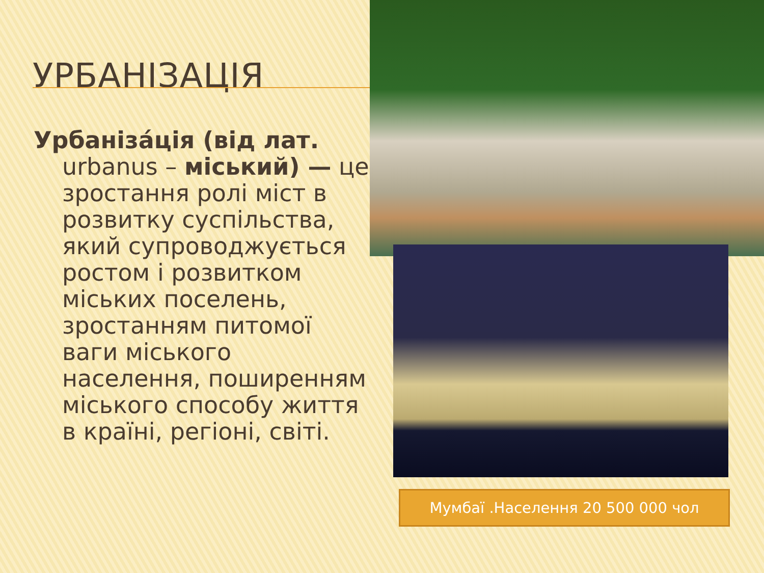УРБАНІЗАЦІЯ
Урбаніза́ція (від лат. urbanus – міський) — це зростання ролі міст в розвитку суспільства, який супроводжується ростом і розвитком міських поселень, зростанням питомої ваги міського населення, поширенням міського способу життя в країні, регіоні, світі.
Мумбаї .Населення 20 500 000 чол